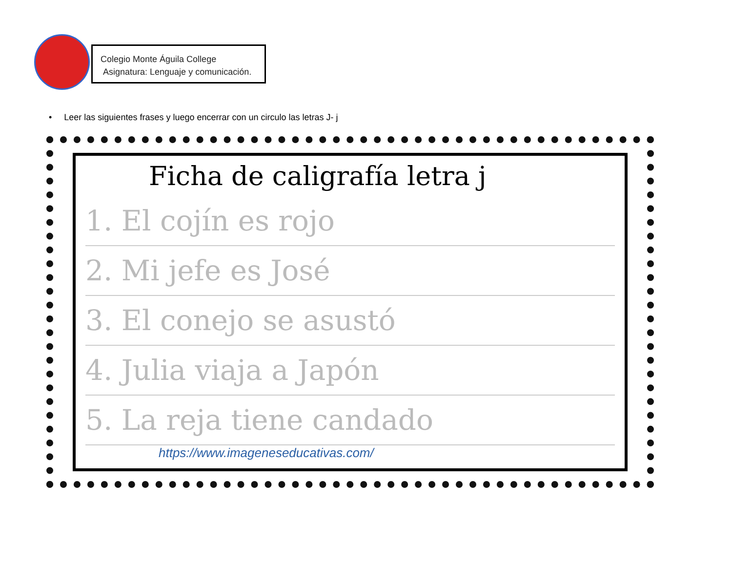Colegio Monte Águila College
Asignatura: Lenguaje y comunicación.
• Leer las siguientes frases y luego encerrar con un circulo las letras J- j
Ficha de caligrafía letra j
1. El cojín es rojo
2. Mi jefe es José
3. El conejo se asustó
4. Julia viaja a Japón
5. La reja tiene candado
https://www.imageneseducativas.com/